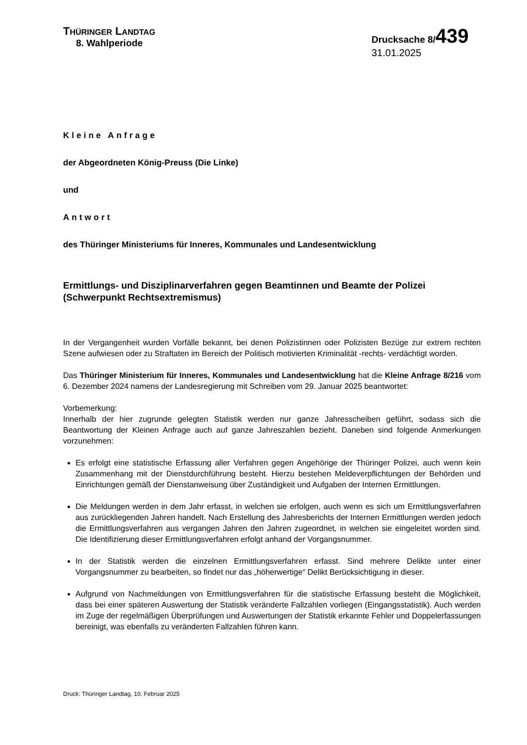THÜRINGER LANDTAG
8. Wahlperiode
Drucksache 8/439
31.01.2025
Kleine Anfrage
der Abgeordneten König-Preuss (Die Linke)
und
Antwort
des Thüringer Ministeriums für Inneres, Kommunales und Landesentwicklung
Ermittlungs- und Disziplinarverfahren gegen Beamtinnen und Beamte der Polizei (Schwerpunkt Rechtsextremismus)
In der Vergangenheit wurden Vorfälle bekannt, bei denen Polizistinnen oder Polizisten Bezüge zur extrem rechten Szene aufwiesen oder zu Straftaten im Bereich der Politisch motivierten Kriminalität -rechts- verdächtigt worden.
Das Thüringer Ministerium für Inneres, Kommunales und Landesentwicklung hat die Kleine Anfrage 8/216 vom 6. Dezember 2024 namens der Landesregierung mit Schreiben vom 29. Januar 2025 beantwortet:
Vorbemerkung:
Innerhalb der hier zugrunde gelegten Statistik werden nur ganze Jahresscheiben geführt, sodass sich die Beantwortung der Kleinen Anfrage auch auf ganze Jahreszahlen bezieht. Daneben sind folgende Anmerkungen vorzunehmen:
Es erfolgt eine statistische Erfassung aller Verfahren gegen Angehörige der Thüringer Polizei, auch wenn kein Zusammenhang mit der Dienstdurchführung besteht. Hierzu bestehen Meldeverpflichtungen der Behörden und Einrichtungen gemäß der Dienstanweisung über Zuständigkeit und Aufgaben der Internen Ermittlungen.
Die Meldungen werden in dem Jahr erfasst, in welchen sie erfolgen, auch wenn es sich um Ermittlungsverfahren aus zurückliegenden Jahren handelt. Nach Erstellung des Jahresberichts der Internen Ermittlungen werden jedoch die Ermittlungsverfahren aus vergangen Jahren den Jahren zugeordnet, in welchen sie eingeleitet worden sind. Die Identifizierung dieser Ermittlungsverfahren erfolgt anhand der Vorgangsnummer.
In der Statistik werden die einzelnen Ermittlungsverfahren erfasst. Sind mehrere Delikte unter einer Vorgangsnummer zu bearbeiten, so findet nur das „höherwertige“ Delikt Berücksichtigung in dieser.
Aufgrund von Nachmeldungen von Ermittlungsverfahren für die statistische Erfassung besteht die Möglichkeit, dass bei einer späteren Auswertung der Statistik veränderte Fallzahlen vorliegen (Eingangsstatistik). Auch werden im Zuge der regelmäßigen Überprüfungen und Auswertungen der Statistik erkannte Fehler und Doppelerfassungen bereinigt, was ebenfalls zu veränderten Fallzahlen führen kann.
Druck: Thüringer Landtag, 10. Februar 2025